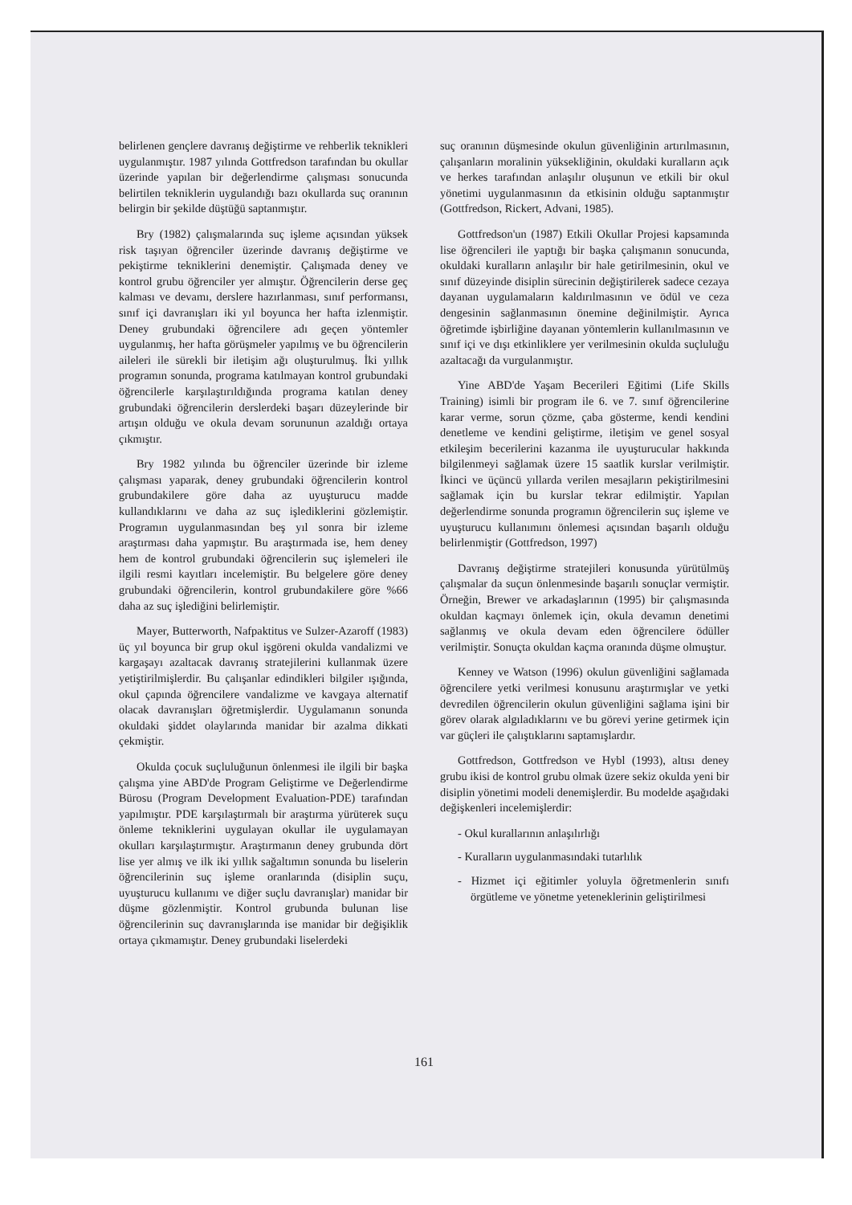belirlenen gençlere davranış değiştirme ve rehberlik teknikleri uygulanmıştır. 1987 yılında Gottfredson tarafından bu okullar üzerinde yapılan bir değerlendirme çalışması sonucunda belirtilen tekniklerin uygulandığı bazı okullarda suç oranının belirgin bir şekilde düştüğü saptanmıştır.
Bry (1982) çalışmalarında suç işleme açısından yüksek risk taşıyan öğrenciler üzerinde davranış değiştirme ve pekiştirme tekniklerini denemiştir. Çalışmada deney ve kontrol grubu öğrenciler yer almıştır. Öğrencilerin derse geç kalması ve devamı, derslere hazırlanması, sınıf performansı, sınıf içi davranışları iki yıl boyunca her hafta izlenmiştir. Deney grubundaki öğrencilere adı geçen yöntemler uygulanmış, her hafta görüşmeler yapılmış ve bu öğrencilerin aileleri ile sürekli bir iletişim ağı oluşturulmuş. İki yıllık programın sonunda, programa katılmayan kontrol grubundaki öğrencilerle karşılaştırıldığında programa katılan deney grubundaki öğrencilerin derslerdeki başarı düzeylerinde bir artışın olduğu ve okula devam sorununun azaldığı ortaya çıkmıştır.
Bry 1982 yılında bu öğrenciler üzerinde bir izleme çalışması yaparak, deney grubundaki öğrencilerin kontrol grubundakilere göre daha az uyuşturucu madde kullandıklarını ve daha az suç işlediklerini gözlemiştir. Programın uygulanmasından beş yıl sonra bir izleme araştırması daha yapmıştır. Bu araştırmada ise, hem deney hem de kontrol grubundaki öğrencilerin suç işlemeleri ile ilgili resmi kayıtları incelemiştir. Bu belgelere göre deney grubundaki öğrencilerin, kontrol grubundakilere göre %66 daha az suç işlediğini belirlemiştir.
Mayer, Butterworth, Nafpaktitus ve Sulzer-Azaroff (1983) üç yıl boyunca bir grup okul işgöreni okulda vandalizmi ve kargaşayı azaltacak davranış stratejilerini kullanmak üzere yetiştirilmişlerdir. Bu çalışanlar edindikleri bilgiler ışığında, okul çapında öğrencilere vandalizme ve kavgaya alternatif olacak davranışları öğretmişlerdir. Uygulamanın sonunda okuldaki şiddet olaylarında manidar bir azalma dikkati çekmiştir.
Okulda çocuk suçluluğunun önlenmesi ile ilgili bir başka çalışma yine ABD'de Program Geliştirme ve Değerlendirme Bürosu (Program Development Evaluation-PDE) tarafından yapılmıştır. PDE karşılaştırmalı bir araştırma yürüterek suçu önleme tekniklerini uygulayan okullar ile uygulamayan okulları karşılaştırmıştır. Araştırmanın deney grubunda dört lise yer almış ve ilk iki yıllık sağaltımın sonunda bu liselerin öğrencilerinin suç işleme oranlarında (disiplin suçu, uyuşturucu kullanımı ve diğer suçlu davranışlar) manidar bir düşme gözlenmiştir. Kontrol grubunda bulunan lise öğrencilerinin suç davranışlarında ise manidar bir değişiklik ortaya çıkmamıştır. Deney grubundaki liselerdeki
suç oranının düşmesinde okulun güvenliğinin artırılmasının, çalışanların moralinin yüksekliğinin, okuldaki kuralların açık ve herkes tarafından anlaşılır oluşunun ve etkili bir okul yönetimi uygulanmasının da etkisinin olduğu saptanmıştır (Gottfredson, Rickert, Advani, 1985).
Gottfredson'un (1987) Etkili Okullar Projesi kapsamında lise öğrencileri ile yaptığı bir başka çalışmanın sonucunda, okuldaki kuralların anlaşılır bir hale getirilmesinin, okul ve sınıf düzeyinde disiplin sürecinin değiştirilerek sadece cezaya dayanan uygulamaların kaldırılmasının ve ödül ve ceza dengesinin sağlanmasının önemine değinilmiştir. Ayrıca öğretimde işbirliğine dayanan yöntemlerin kullanılmasının ve sınıf içi ve dışı etkinliklere yer verilmesinin okulda suçluluğu azaltacağı da vurgulanmıştır.
Yine ABD'de Yaşam Becerileri Eğitimi (Life Skills Training) isimli bir program ile 6. ve 7. sınıf öğrencilerine karar verme, sorun çözme, çaba gösterme, kendi kendini denetleme ve kendini geliştirme, iletişim ve genel sosyal etkileşim becerilerini kazanma ile uyuşturucular hakkında bilgilenmeyi sağlamak üzere 15 saatlik kurslar verilmiştir. İkinci ve üçüncü yıllarda verilen mesajların pekiştirilmesini sağlamak için bu kurslar tekrar edilmiştir. Yapılan değerlendirme sonunda programın öğrencilerin suç işleme ve uyuşturucu kullanımını önlemesi açısından başarılı olduğu belirlenmiştir (Gottfredson, 1997)
Davranış değiştirme stratejileri konusunda yürütülmüş çalışmalar da suçun önlenmesinde başarılı sonuçlar vermiştir. Örneğin, Brewer ve arkadaşlarının (1995) bir çalışmasında okuldan kaçmayı önlemek için, okula devamın denetimi sağlanmış ve okula devam eden öğrencilere ödüller verilmiştir. Sonuçta okuldan kaçma oranında düşme olmuştur.
Kenney ve Watson (1996) okulun güvenliğini sağlamada öğrencilere yetki verilmesi konusunu araştırmışlar ve yetki devredilen öğrencilerin okulun güvenliğini sağlama işini bir görev olarak algıladıklarını ve bu görevi yerine getirmek için var güçleri ile çalıştıklarını saptamışlardır.
Gottfredson, Gottfredson ve Hybl (1993), altısı deney grubu ikisi de kontrol grubu olmak üzere sekiz okulda yeni bir disiplin yönetimi modeli denemişlerdir. Bu modelde aşağıdaki değişkenleri incelemişlerdir:
- Okul kurallarının anlaşılırlığı
- Kuralların uygulanmasındaki tutarlılık
- Hizmet içi eğitimler yoluyla öğretmenlerin sınıfı örgütleme ve yönetme yeteneklerinin geliştirilmesi
161